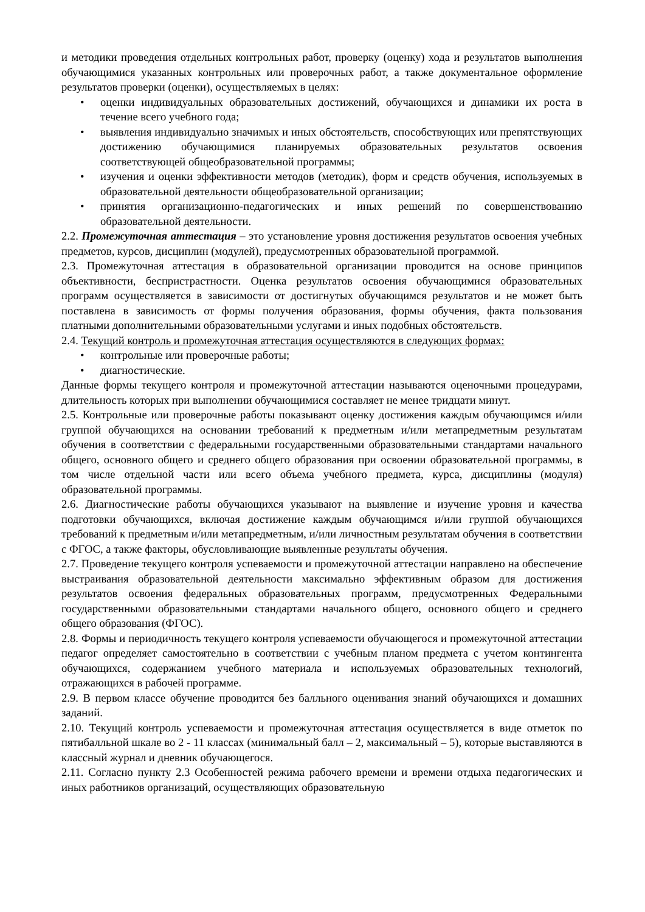и методики проведения отдельных контрольных работ, проверку (оценку) хода и результатов выполнения обучающимися указанных контрольных или проверочных работ, а также документальное оформление результатов проверки (оценки), осуществляемых в целях:
• оценки индивидуальных образовательных достижений, обучающихся и динамики их роста в течение всего учебного года;
• выявления индивидуально значимых и иных обстоятельств, способствующих или препятствующих достижению обучающимися планируемых образовательных результатов освоения соответствующей общеобразовательной программы;
• изучения и оценки эффективности методов (методик), форм и средств обучения, используемых в образовательной деятельности общеобразовательной организации;
• принятия организационно-педагогических и иных решений по совершенствованию образовательной деятельности.
2.2. Промежуточная аттестация – это установление уровня достижения результатов освоения учебных предметов, курсов, дисциплин (модулей), предусмотренных образовательной программой.
2.3. Промежуточная аттестация в образовательной организации проводится на основе принципов объективности, беспристрастности. Оценка результатов освоения обучающимися образовательных программ осуществляется в зависимости от достигнутых обучающимся результатов и не может быть поставлена в зависимость от формы получения образования, формы обучения, факта пользования платными дополнительными образовательными услугами и иных подобных обстоятельств.
2.4. Текущий контроль и промежуточная аттестация осуществляются в следующих формах:
• контрольные или проверочные работы;
• диагностические.
Данные формы текущего контроля и промежуточной аттестации называются оценочными процедурами, длительность которых при выполнении обучающимися составляет не менее тридцати минут.
2.5. Контрольные или проверочные работы показывают оценку достижения каждым обучающимся и/или группой обучающихся на основании требований к предметным и/или метапредметным результатам обучения в соответствии с федеральными государственными образовательными стандартами начального общего, основного общего и среднего общего образования при освоении образовательной программы, в том числе отдельной части или всего объема учебного предмета, курса, дисциплины (модуля) образовательной программы.
2.6. Диагностические работы обучающихся указывают на выявление и изучение уровня и качества подготовки обучающихся, включая достижение каждым обучающимся и/или группой обучающихся требований к предметным и/или метапредметным, и/или личностным результатам обучения в соответствии с ФГОС, а также факторы, обусловливающие выявленные результаты обучения.
2.7. Проведение текущего контроля успеваемости и промежуточной аттестации направлено на обеспечение выстраивания образовательной деятельности максимально эффективным образом для достижения результатов освоения федеральных образовательных программ, предусмотренных Федеральными государственными образовательными стандартами начального общего, основного общего и среднего общего образования (ФГОС).
2.8. Формы и периодичность текущего контроля успеваемости обучающегося и промежуточной аттестации педагог определяет самостоятельно в соответствии с учебным планом предмета с учетом контингента обучающихся, содержанием учебного материала и используемых образовательных технологий, отражающихся в рабочей программе.
2.9. В первом классе обучение проводится без балльного оценивания знаний обучающихся и домашних заданий.
2.10. Текущий контроль успеваемости и промежуточная аттестация осуществляется в виде отметок по пятибалльной шкале во 2 - 11 классах (минимальный балл – 2, максимальный – 5), которые выставляются в классный журнал и дневник обучающегося.
2.11. Согласно пункту 2.3 Особенностей режима рабочего времени и времени отдыха педагогических и иных работников организаций, осуществляющих образовательную